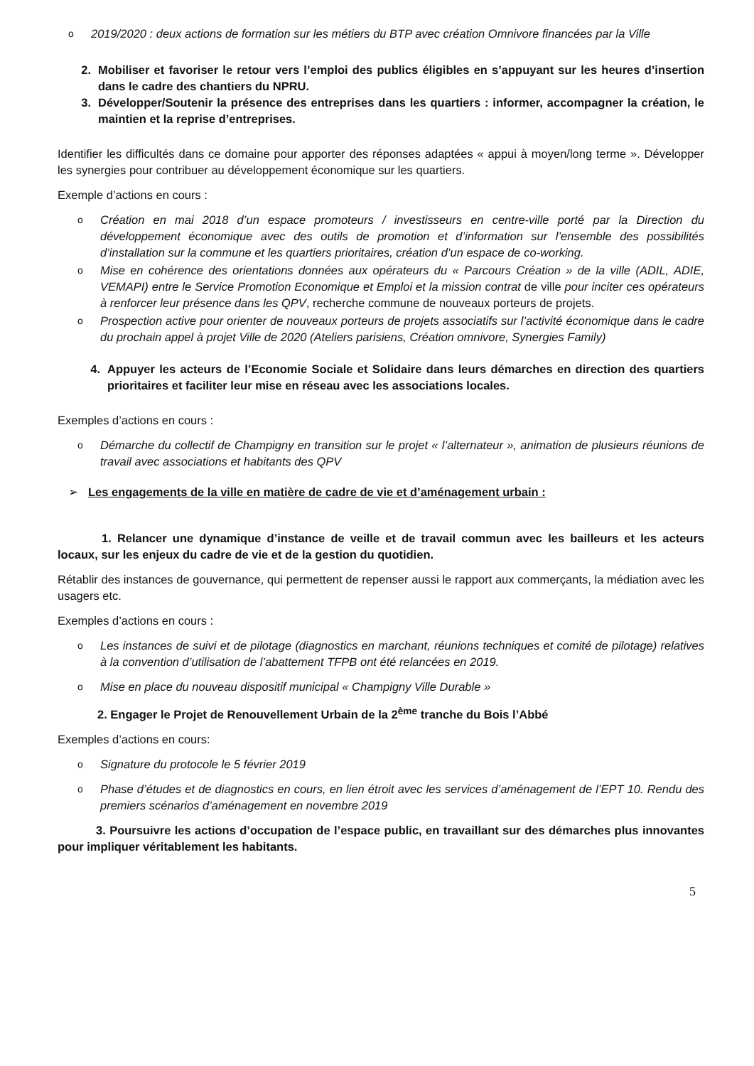o 2019/2020 : deux actions de formation sur les métiers du BTP avec création Omnivore financées par la Ville
2. Mobiliser et favoriser le retour vers l’emploi des publics éligibles en s’appuyant sur les heures d’insertion dans le cadre des chantiers du NPRU.
3. Développer/Soutenir la présence des entreprises dans les quartiers : informer, accompagner la création, le maintien et la reprise d’entreprises.
Identifier les difficultés dans ce domaine pour apporter des réponses adaptées « appui à moyen/long terme ». Développer les synergies pour contribuer au développement économique sur les quartiers.
Exemple d’actions en cours :
o Création en mai 2018 d’un espace promoteurs / investisseurs en centre-ville porté par la Direction du développement économique avec des outils de promotion et d’information sur l’ensemble des possibilités d’installation sur la commune et les quartiers prioritaires, création d’un espace de co-working.
o Mise en cohérence des orientations données aux opérateurs du « Parcours Création » de la ville (ADIL, ADIE, VEMAPI) entre le Service Promotion Economique et Emploi et la mission contrat de ville pour inciter ces opérateurs à renforcer leur présence dans les QPV, recherche commune de nouveaux porteurs de projets.
o Prospection active pour orienter de nouveaux porteurs de projets associatifs sur l’activité économique dans le cadre du prochain appel à projet Ville de 2020 (Ateliers parisiens, Création omnivore, Synergies Family)
4. Appuyer les acteurs de l’Economie Sociale et Solidaire dans leurs démarches en direction des quartiers prioritaires et faciliter leur mise en réseau avec les associations locales.
Exemples d’actions en cours :
o Démarche du collectif de Champigny en transition sur le projet « l’alternateur », animation de plusieurs réunions de travail avec associations et habitants des QPV
➢ Les engagements de la ville en matière de cadre de vie et d’aménagement urbain :
1. Relancer une dynamique d’instance de veille et de travail commun avec les bailleurs et les acteurs locaux, sur les enjeux du cadre de vie et de la gestion du quotidien.
Rétablir des instances de gouvernance, qui permettent de repenser aussi le rapport aux commerçants, la médiation avec les usagers etc.
Exemples d’actions en cours :
o Les instances de suivi et de pilotage (diagnostics en marchant, réunions techniques et comité de pilotage) relatives à la convention d’utilisation de l’abattement TFPB ont été relancées en 2019.
o Mise en place du nouveau dispositif municipal « Champigny Ville Durable »
2. Engager le Projet de Renouvellement Urbain de la 2<sup>ème</sup> tranche du Bois l’Abbé
Exemples d’actions en cours:
o Signature du protocole le 5 février 2019
o Phase d’études et de diagnostics en cours, en lien étroit avec les services d’aménagement de l’EPT 10. Rendu des premiers scénarios d’aménagement en novembre 2019
3. Poursuivre les actions d’occupation de l’espace public, en travaillant sur des démarches plus innovantes pour impliquer véritablement les habitants.
5